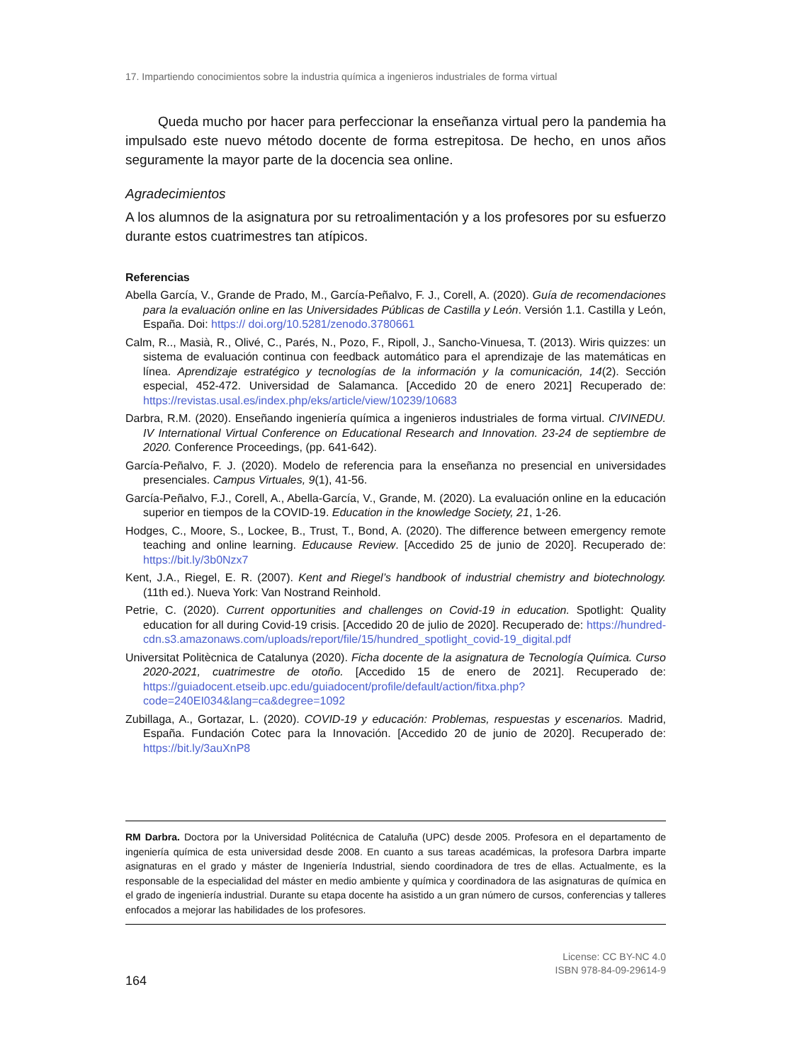17. Impartiendo conocimientos sobre la industria química a ingenieros industriales de forma virtual
Queda mucho por hacer para perfeccionar la enseñanza virtual pero la pandemia ha impulsado este nuevo método docente de forma estrepitosa. De hecho, en unos años seguramente la mayor parte de la docencia sea online.
Agradecimientos
A los alumnos de la asignatura por su retroalimentación y a los profesores por su esfuerzo durante estos cuatrimestres tan atípicos.
Referencias
Abella García, V., Grande de Prado, M., García-Peñalvo, F. J., Corell, A. (2020). Guía de recomendaciones para la evaluación online en las Universidades Públicas de Castilla y León. Versión 1.1. Castilla y León, España. Doi: https:// doi.org/10.5281/zenodo.3780661
Calm, R.., Masià, R., Olivé, C., Parés, N., Pozo, F., Ripoll, J., Sancho-Vinuesa, T. (2013). Wiris quizzes: un sistema de evaluación continua con feedback automático para el aprendizaje de las matemáticas en línea. Aprendizaje estratégico y tecnologías de la información y la comunicación, 14(2). Sección especial, 452-472. Universidad de Salamanca. [Accedido 20 de enero 2021] Recuperado de: https://revistas.usal.es/index.php/eks/article/view/10239/10683
Darbra, R.M. (2020). Enseñando ingeniería química a ingenieros industriales de forma virtual. CIVINEDU. IV International Virtual Conference on Educational Research and Innovation. 23-24 de septiembre de 2020. Conference Proceedings, (pp. 641-642).
García-Peñalvo, F. J. (2020). Modelo de referencia para la enseñanza no presencial en universidades presenciales. Campus Virtuales, 9(1), 41-56.
García-Peñalvo, F.J., Corell, A., Abella-García, V., Grande, M. (2020). La evaluación online en la educación superior en tiempos de la COVID-19. Education in the knowledge Society, 21, 1-26.
Hodges, C., Moore, S., Lockee, B., Trust, T., Bond, A. (2020). The difference between emergency remote teaching and online learning. Educause Review. [Accedido 25 de junio de 2020]. Recuperado de: https://bit.ly/3b0Nzx7
Kent, J.A., Riegel, E. R. (2007). Kent and Riegel’s handbook of industrial chemistry and biotechnology. (11th ed.). Nueva York: Van Nostrand Reinhold.
Petrie, C. (2020). Current opportunities and challenges on Covid-19 in education. Spotlight: Quality education for all during Covid-19 crisis. [Accedido 20 de julio de 2020]. Recuperado de: https://hundred-cdn.s3.amazonaws.com/uploads/report/file/15/hundred_spotlight_covid-19_digital.pdf
Universitat Politècnica de Catalunya (2020). Ficha docente de la asignatura de Tecnología Química. Curso 2020-2021, cuatrimestre de otoño. [Accedido 15 de enero de 2021]. Recuperado de: https://guiadocent.etseib.upc.edu/guiadocent/profile/default/action/fitxa.php?code=240EI034&lang=ca&degree=1092
Zubillaga, A., Gortazar, L. (2020). COVID-19 y educación: Problemas, respuestas y escenarios. Madrid, España. Fundación Cotec para la Innovación. [Accedido 20 de junio de 2020]. Recuperado de: https://bit.ly/3auXnP8
RM Darbra. Doctora por la Universidad Politécnica de Cataluña (UPC) desde 2005. Profesora en el departamento de ingeniería química de esta universidad desde 2008. En cuanto a sus tareas académicas, la profesora Darbra imparte asignaturas en el grado y máster de Ingeniería Industrial, siendo coordinadora de tres de ellas. Actualmente, es la responsable de la especialidad del máster en medio ambiente y química y coordinadora de las asignaturas de química en el grado de ingeniería industrial. Durante su etapa docente ha asistido a un gran número de cursos, conferencias y talleres enfocados a mejorar las habilidades de los profesores.
164
License: CC BY-NC 4.0
ISBN 978-84-09-29614-9